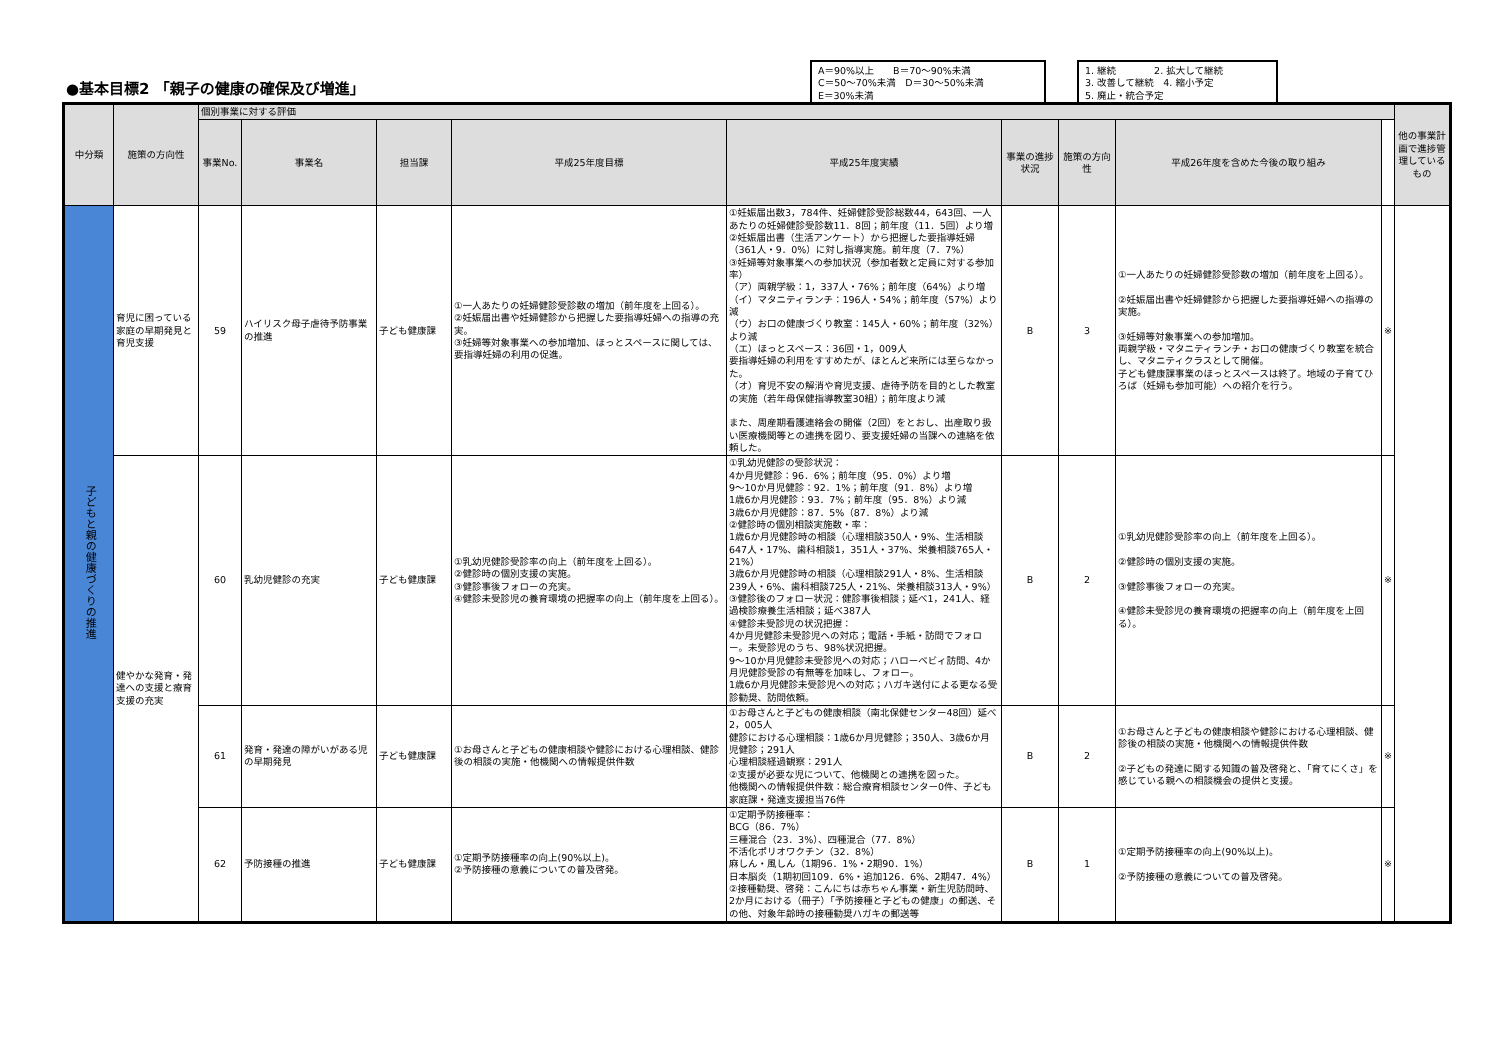●基本目標2 「親子の健康の確保及び増進」
A＝90%以上　　B＝70～90%未満
C＝50～70%未満　D＝30～50%未満
E＝30%未満
1. 継続　　　　2. 拡大して継続
3. 改善して継続　4. 縮小予定
5. 廃止・統合予定
| 中分類 | 施策の方向性 | 個別事業に対する評価 | | | | | | | | | 他の事業計画で進捗管理しているもの |
| --- | --- | --- | --- | --- | --- | --- | --- | --- | --- | --- | --- |
| | | 事業No. | 事業名 | 担当課 | 平成25年度目標 | 平成25年度実績 | 事業の進捗状況 | 施策の方向性 | 平成26年度を含めた今後の取り組み | | |
| 子どもと親の健康づくりの推進 | 育児に困っている家庭の早期発見と育児支援 | 59 | ハイリスク母子虐待予防事業の推進 | 子ども健康課 | ①一人あたりの妊婦健診受診数の増加（前年度を上回る）。 ②妊娠届出書や妊婦健診から把握した要指導妊婦への指導の充実。 ③妊婦等対象事業への参加増加、ほっとスペースに関しては、要指導妊婦の利用の促進。 | ①妊娠届出数3，784件、妊婦健診受診総数44，643回、一人あたりの妊婦健診受診数11．8回；前年度（11．5回）より増 ②妊娠届出書（生活アンケート）から把握した要指導妊婦（361人・9．0%）に対し指導実施。前年度（7．7%） ③妊婦等対象事業への参加状況（参加者数と定員に対する参加率） （ア）両親学級：1，337人・76%；前年度（64%）より増 （イ）マタニティランチ：196人・54%；前年度（57%）より減 （ウ）お口の健康づくり教室：145人・60%；前年度（32%）より減 （エ）ほっとスペース：36回・1，009人 要指導妊婦の利用をすすめたが、ほとんど来所には至らなかった。 （オ）育児不安の解消や育児支援、虐待予防を目的とした教室の実施（若年母保健指導教室30組）；前年度より減 また、周産期看護連絡会の開催（2回）をとおし、出産取り扱い医療機関等との連携を図り、要支援妊婦の当課への連絡を依頼した。 | B | 3 | ①一人あたりの妊婦健診受診数の増加（前年度を上回る）。 ②妊娠届出書や妊婦健診から把握した要指導妊婦への指導の実施。 ③妊婦等対象事業への参加増加。 両親学級・マタニティランチ・お口の健康づくり教室を統合し、マタニティクラスとして開催。 子ども健康課事業のほっとスペースは終了。地域の子育てひろば（妊婦も参加可能）への紹介を行う。 | ※ | |
| | 健やかな発育・発達への支援と療育支援の充実 | 60 | 乳幼児健診の充実 | 子ども健康課 | ①乳幼児健診受診率の向上（前年度を上回る）。 ②健診時の個別支援の実施。 ③健診事後フォローの充実。 ④健診未受診児の養育環境の把握率の向上（前年度を上回る）。 | ①乳幼児健診の受診状況： 4か月児健診：96．6%；前年度（95．0%）より増 9～10か月児健診：92．1%；前年度（91．8%）より増 1歳6か月児健診：93．7%；前年度（95．8%）より減 3歳6か月児健診：87．5%（87．8%）より減 ②健診時の個別相談実施数・率： 1歳6か月児健診時の相談（心理相談350人・9%、生活相談647人・17%、歯科相談1，351人・37%、栄養相談765人・21%） 3歳6か月児健診時の相談（心理相談291人・8%、生活相談239人・6%、歯科相談725人・21%、栄養相談313人・9%） ③健診後のフォロー状況：健診事後相談；延べ1，241人、経過検診療養生活相談；延べ387人 ④健診未受診児の状況把握： 4か月児健診未受診児への対応；電話・手紙・訪問でフォロー。未受診児のうち、98%状況把握。 9～10か月児健診未受診児への対応；ハローベビィ訪問、4か月児健診受診の有無等を加味し、フォロー。 1歳6か月児健診未受診児への対応；ハガキ送付による更なる受診勧奨、訪問依頼。 | B | 2 | ①乳幼児健診受診率の向上（前年度を上回る）。 ②健診時の個別支援の実施。 ③健診事後フォローの充実。 ④健診未受診児の養育環境の把握率の向上（前年度を上回る）。 | ※ | |
| | | 61 | 発育・発達の障がいがある児の早期発見 | 子ども健康課 | ①お母さんと子どもの健康相談や健診における心理相談、健診後の相談の実施・他機関への情報提供件数 | ①お母さんと子どもの健康相談（南北保健センター48回）延べ2，005人 健診における心理相談：1歳6か月児健診；350人、3歳6か月児健診；291人 心理相談経過観察：291人 ②支援が必要な児について、他機関との連携を図った。 他機関への情報提供件数：総合療育相談センター0件、子ども家庭課・発達支援担当76件 | B | 2 | ①お母さんと子どもの健康相談や健診における心理相談、健診後の相談の実施・他機関への情報提供件数 ②子どもの発達に関する知識の普及啓発と、「育てにくさ」を感じている親への相談機会の提供と支援。 | ※ | |
| | | 62 | 予防接種の推進 | 子ども健康課 | ①定期予防接種率の向上(90%以上)。 ②予防接種の意義についての普及啓発。 | ①定期予防接種率： BCG（86．7%） 三種混合（23．3%）、四種混合（77．8%） 不活化ポリオワクチン（32．8%） 麻しん・風しん（1期96．1%・2期90．1%） 日本脳炎（1期初回109．6%・追加126．6%、2期47．4%） ②接種勧奨、啓発：こんにちは赤ちゃん事業・新生児訪問時、2か月における（冊子）「予防接種と子どもの健康」の郵送、その他、対象年齢時の接種勧奨ハガキの郵送等 | B | 1 | ①定期予防接種率の向上(90%以上)。 ②予防接種の意義についての普及啓発。 | ※ | |